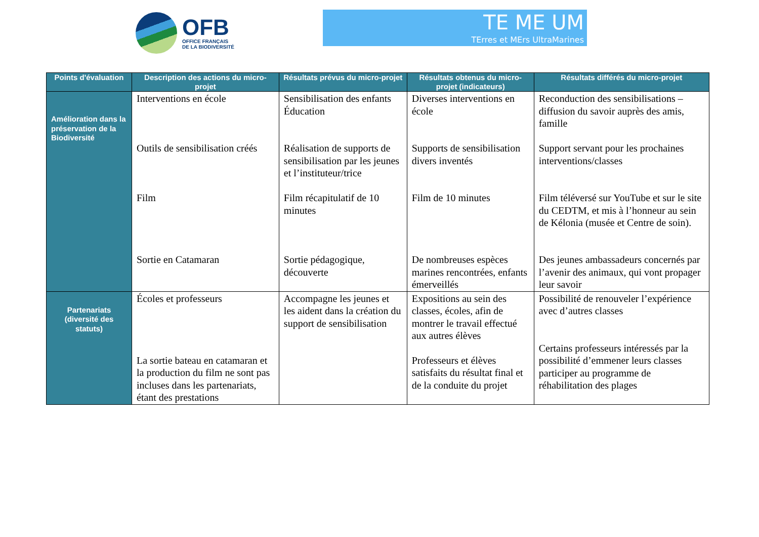OFB
OFFICE FRANÇAIS
DE LA BIODIVERSITÉ
TE ME UM
TErres et MErs UltraMarines
| Points d'évaluation | Description des actions du micro-projet | Résultats prévus du micro-projet | Résultats obtenus du micro-projet (indicateurs) | Résultats différés du micro-projet |
| --- | --- | --- | --- | --- |
| Amélioration dans la préservation de la Biodiversité | Interventions en école Outils de sensibilisation créés Film Sortie en Catamaran | Sensibilisation des enfants Éducation Réalisation de supports de sensibilisation par les jeunes et l’instituteur/trice Film récapitulatif de 10 minutes Sortie pédagogique, découverte | Diverses interventions en école Supports de sensibilisation divers inventés Film de 10 minutes De nombreuses espèces marines rencontrées, enfants émerveillés | Reconduction des sensibilisations – diffusion du savoir auprès des amis, famille Support servant pour les prochaines interventions/classes Film téléversé sur YouTube et sur le site du CEDTM, et mis à l’honneur au sein de Kélonia (musée et Centre de soin). Des jeunes ambassadeurs concernés par l’avenir des animaux, qui vont propager leur savoir |
| Partenariats (diversité des statuts) | Écoles et professeurs La sortie bateau en catamaran et la production du film ne sont pas incluses dans les partenariats, étant des prestations | Accompagne les jeunes et les aident dans la création du support de sensibilisation | Expositions au sein des classes, écoles, afin de montrer le travail effectué aux autres élèves Professeurs et élèves satisfaits du résultat final et de la conduite du projet | Possibilité de renouveler l’expérience avec d’autres classes Certains professeurs intéressés par la possibilité d’emmener leurs classes participer au programme de réhabilitation des plages |